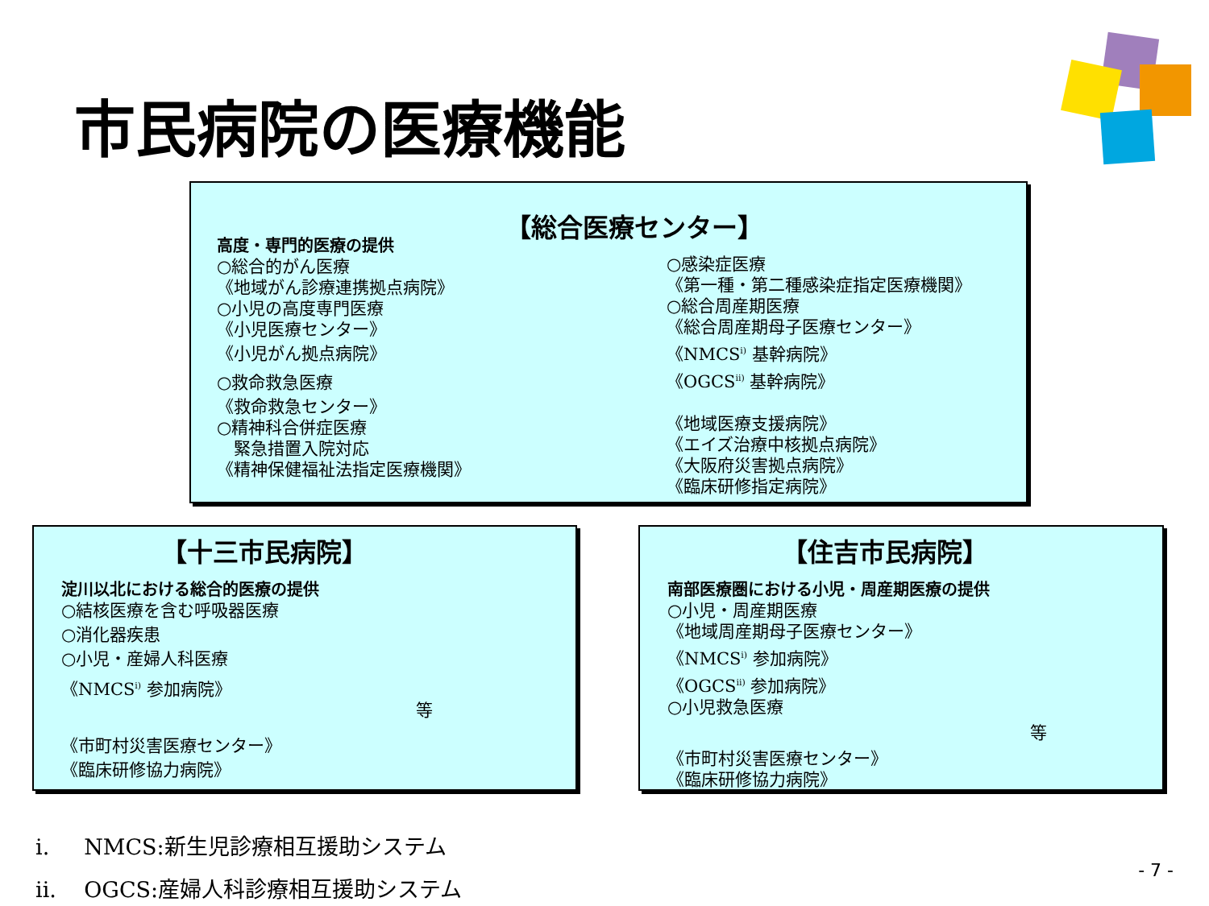市民病院の医療機能
【総合医療センター】
高度・専門的医療の提供
○総合的がん医療
《地域がん診療連携拠点病院》
○小児の高度専門医療
《小児医療センター》
《小児がん拠点病院》
○救命救急医療
《救命救急センター》
○精神科合併症医療
　緊急措置入院対応
《精神保健福祉法指定医療機関》
○感染症医療
《第一種・第二種感染症指定医療機関》
○総合周産期医療
《総合周産期母子医療センター》
《NMCS<sup>i)</sup> 基幹病院》
《OGCS<sup>ii)</sup> 基幹病院》
《地域医療支援病院》
《エイズ治療中核拠点病院》
《大阪府災害拠点病院》
《臨床研修指定病院》
【十三市民病院】
淀川以北における総合的医療の提供
○結核医療を含む呼吸器医療
○消化器疾患
○小児・産婦人科医療
《NMCS<sup>i)</sup> 参加病院》
等
《市町村災害医療センター》
《臨床研修協力病院》
【住吉市民病院】
南部医療圏における小児・周産期医療の提供
○小児・周産期医療
《地域周産期母子医療センター》
《NMCS<sup>i)</sup> 参加病院》
《OGCS<sup>ii)</sup> 参加病院》
○小児救急医療
等
《市町村災害医療センター》
《臨床研修協力病院》
i. NMCS:新生児診療相互援助システム
ii. OGCS:産婦人科診療相互援助システム
- 7 -